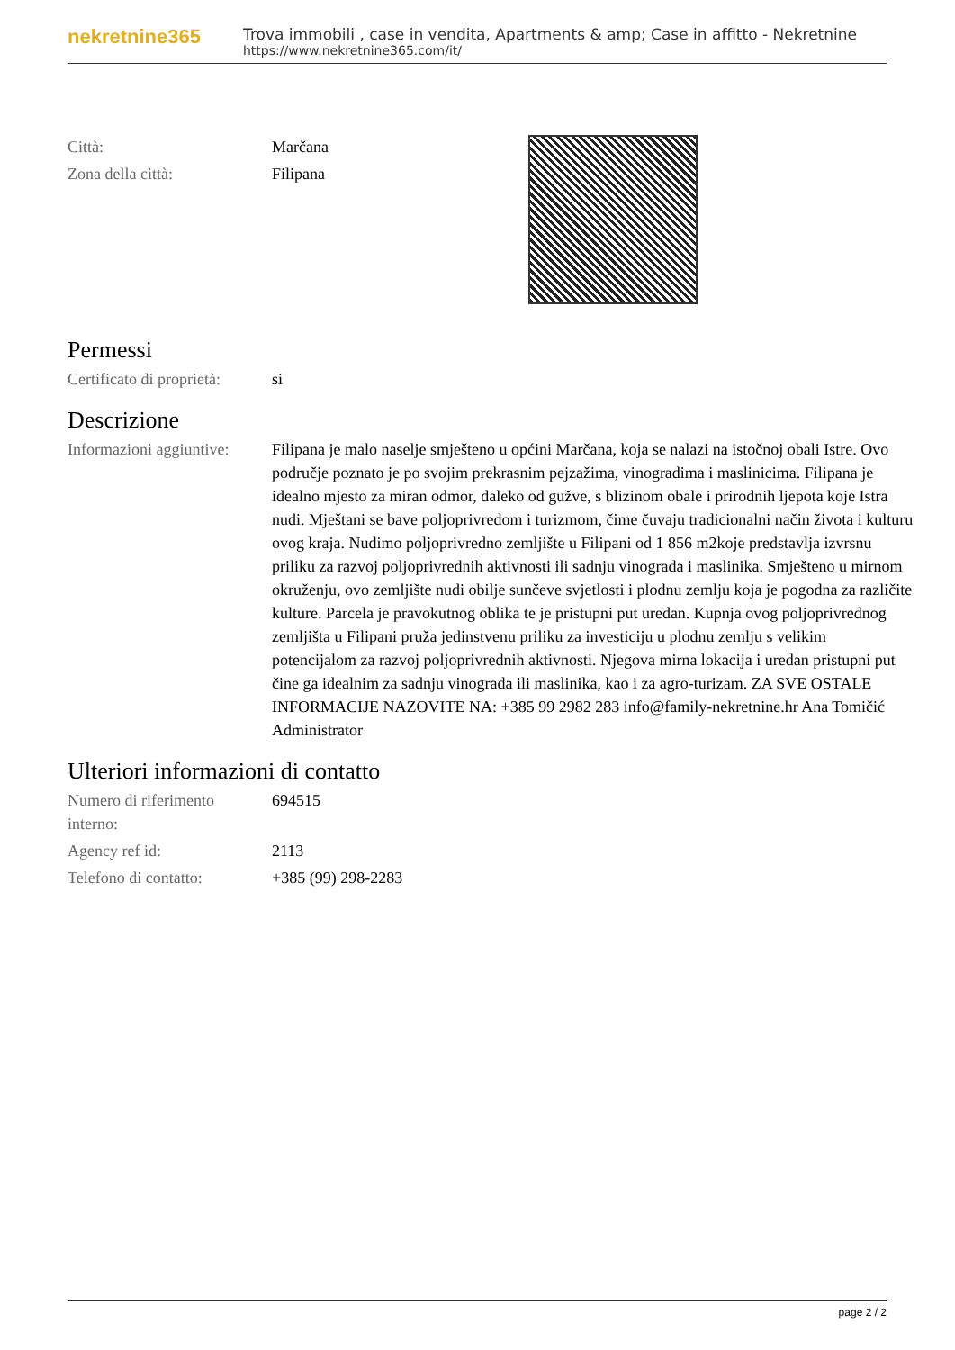nekretnine365
Trova immobili , case in vendita, Apartments & amp; Case in affitto - Nekretnine
https://www.nekretnine365.com/it/
| Città: | Marčana |
| Zona della città: | Filipana |
Permessi
| Certificato di proprietà: | si |
Descrizione
| Informazioni aggiuntive: | Filipana je malo naselje smješteno u općini Marčana, koja se nalazi na istočnoj obali Istre. Ovo područje poznato je po svojim prekrasnim pejzažima, vinogradima i maslinicima. Filipana je idealno mjesto za miran odmor, daleko od gužve, s blizinom obale i prirodnih ljepota koje Istra nudi. Mještani se bave poljoprivredom i turizmom, čime čuvaju tradicionalni način života i kulturu ovog kraja. Nudimo poljoprivredno zemljište u Filipani od 1 856 m2koje predstavlja izvrsnu priliku za razvoj poljoprivrednih aktivnosti ili sadnju vinograda i maslinika. Smješteno u mirnom okruženju, ovo zemljište nudi obilje sunčeve svjetlosti i plodnu zemlju koja je pogodna za različite kulture. Parcela je pravokutnog oblika te je pristupni put uredan. Kupnja ovog poljoprivrednog zemljišta u Filipani pruža jedinstvenu priliku za investiciju u plodnu zemlju s velikim potencijalom za razvoj poljoprivrednih aktivnosti. Njegova mirna lokacija i uredan pristupni put čine ga idealnim za sadnju vinograda ili maslinika, kao i za agro-turizam. ZA SVE OSTALE INFORMACIJE NAZOVITE NA: +385 99 2982 283 info@family-nekretnine.hr Ana Tomičić Administrator |
Ulteriori informazioni di contatto
| Numero di riferimento interno: | 694515 |
| Agency ref id: | 2113 |
| Telefono di contatto: | +385 (99) 298-2283 |
page 2 / 2